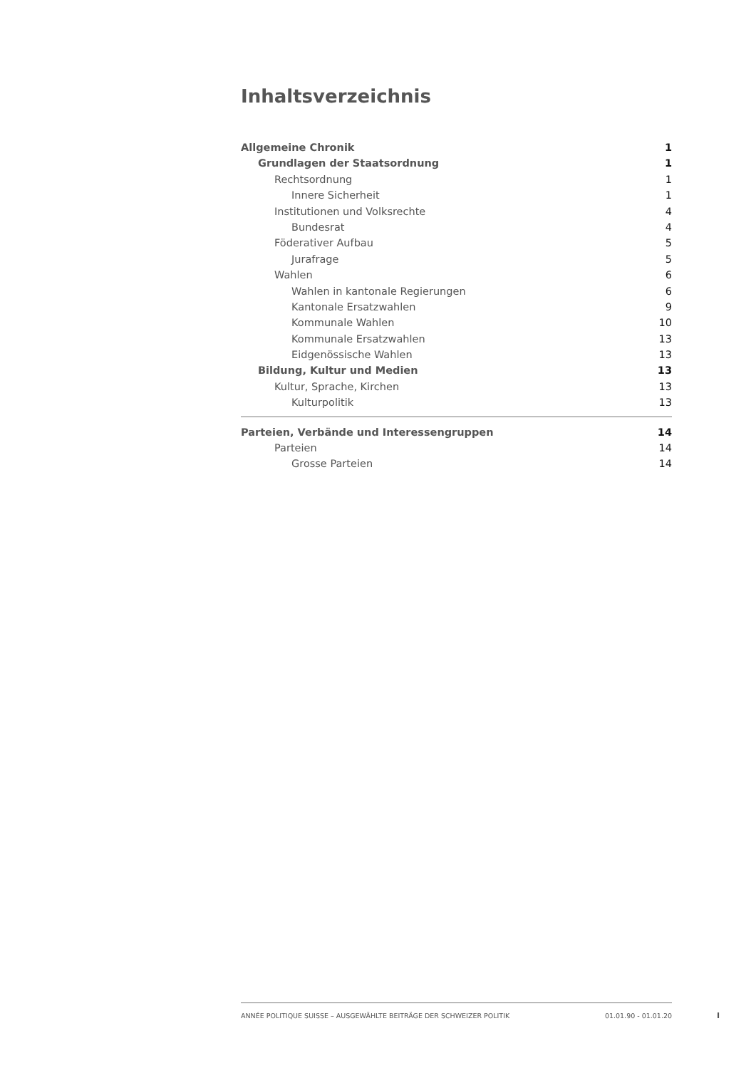Inhaltsverzeichnis
Allgemeine Chronik 1
Grundlagen der Staatsordnung 1
Rechtsordnung 1
Innere Sicherheit 1
Institutionen und Volksrechte 4
Bundesrat 4
Föderativer Aufbau 5
Jurafrage 5
Wahlen 6
Wahlen in kantonale Regierungen 6
Kantonale Ersatzwahlen 9
Kommunale Wahlen 10
Kommunale Ersatzwahlen 13
Eidgenössische Wahlen 13
Bildung, Kultur und Medien 13
Kultur, Sprache, Kirchen 13
Kulturpolitik 13
Parteien, Verbände und Interessengruppen 14
Parteien 14
Grosse Parteien 14
ANNÉE POLITIQUE SUISSE – AUSGEWÄHLTE BEITRÄGE DER SCHWEIZER POLITIK 01.01.90 - 01.01.20
I